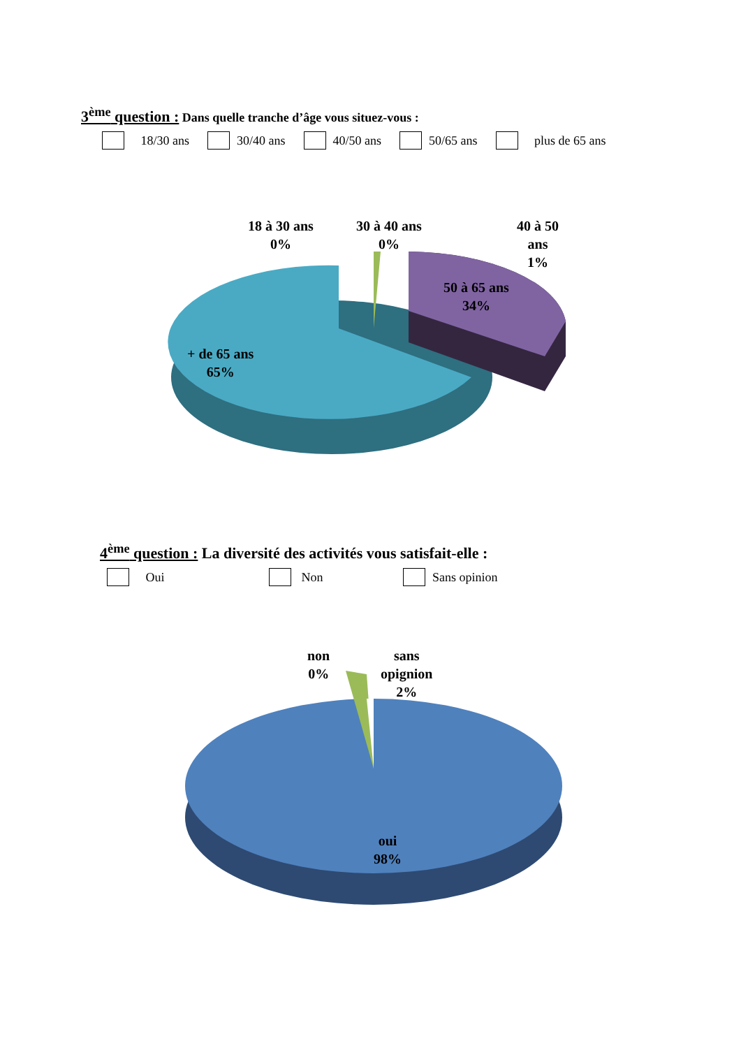3<sup>ème</sup> question : Dans quelle tranche d’âge vous situez-vous :
18/30 ans 30/40 ans 40/50 ans 50/65 ans plus de 65 ans
18 à 30 ans
0%
30 à 40 ans
0%
40 à 50
ans
1%
50 à 65 ans
34%
+ de 65 ans
65%
4<sup>ème</sup> question : La diversité des activités vous satisfait-elle :
Oui Non Sans opinion
non
0%
sans
opignion
2%
oui
98%